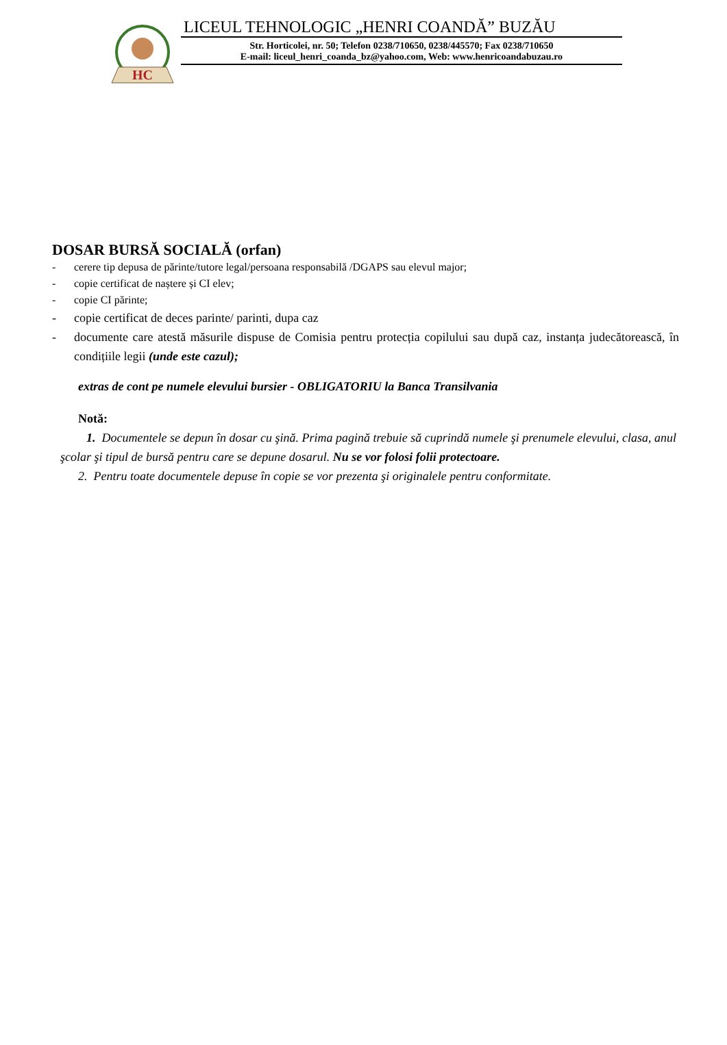HC
LICEUL TEHNOLOGIC „HENRI COANDĂ” BUZĂU
Str. Horticolei, nr. 50; Telefon 0238/710650, 0238/445570; Fax 0238/710650
E-mail: liceul_henri_coanda_bz@yahoo.com, Web: www.henricoandabuzau.ro
DOSAR BURSĂ SOCIALĂ (orfan)
- cerere tip depusa de părinte/tutore legal/persoana responsabilă /DGAPS sau elevul major;
- copie certificat de naștere și CI elev;
- copie CI părinte;
- copie certificat de deces parinte/ parinti, dupa caz
- documente care atestă măsurile dispuse de Comisia pentru protecția copilului sau după caz, instanța judecătorească, în condițiile legii (unde este cazul);
extras de cont pe numele elevului bursier - OBLIGATORIU la Banca Transilvania
Notă:
1. Documentele se depun în dosar cu şină. Prima pagină trebuie să cuprindă numele şi prenumele elevului, clasa, anul şcolar şi tipul de bursă pentru care se depune dosarul. Nu se vor folosi folii protectoare.
2. Pentru toate documentele depuse în copie se vor prezenta şi originalele pentru conformitate.